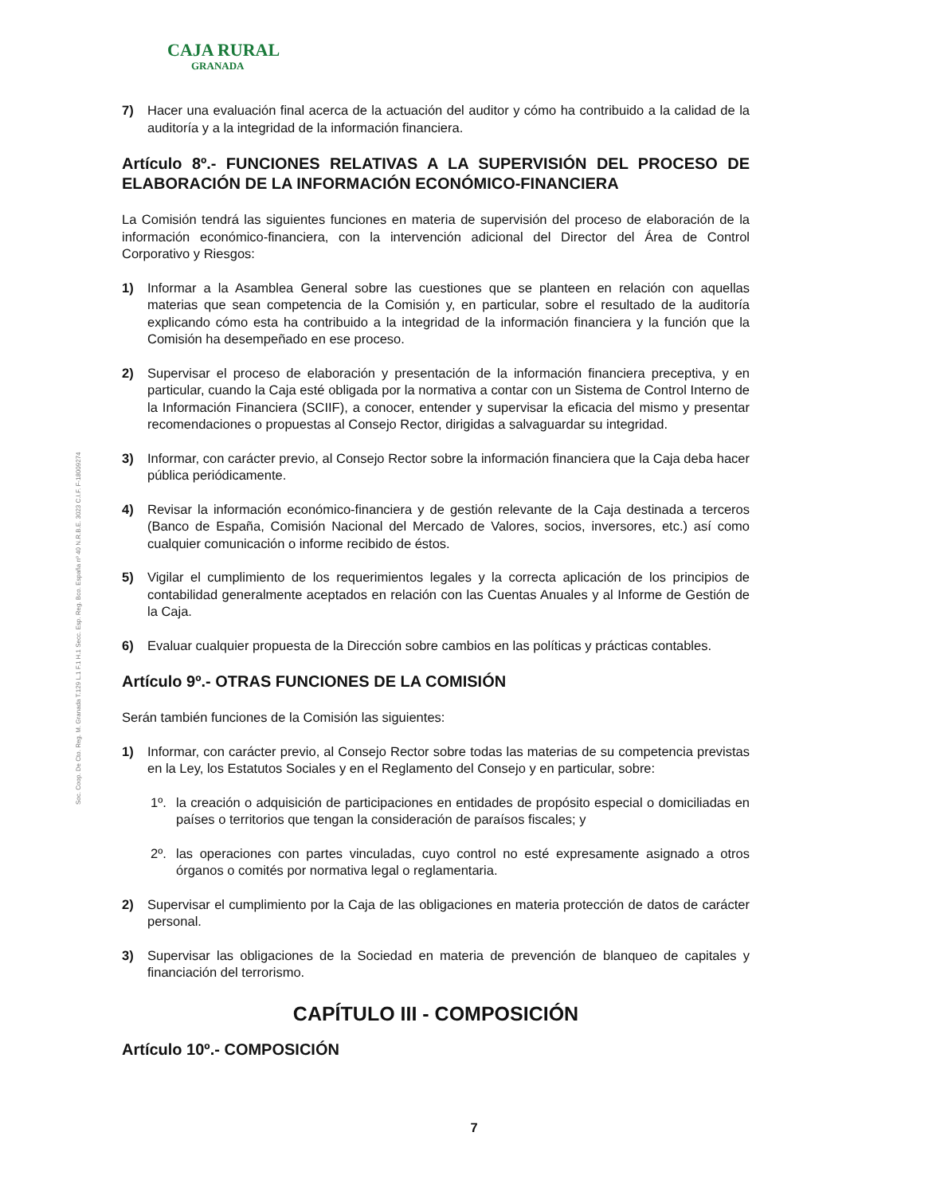CAJA RURAL
GRANADA
Soc. Coop. De Cto. Reg. M. Granada T.129 L.1 F.1 H.1 Secc. Esp. Reg. Bco. España nº 40 N.R.B.E. 3023 C.I.F. F-18009274
7) Hacer una evaluación final acerca de la actuación del auditor y cómo ha contribuido a la calidad de la auditoría y a la integridad de la información financiera.
Artículo 8º.- FUNCIONES RELATIVAS A LA SUPERVISIÓN DEL PROCESO DE ELABORACIÓN DE LA INFORMACIÓN ECONÓMICO-FINANCIERA
La Comisión tendrá las siguientes funciones en materia de supervisión del proceso de elaboración de la información económico-financiera, con la intervención adicional del Director del Área de Control Corporativo y Riesgos:
1) Informar a la Asamblea General sobre las cuestiones que se planteen en relación con aquellas materias que sean competencia de la Comisión y, en particular, sobre el resultado de la auditoría explicando cómo esta ha contribuido a la integridad de la información financiera y la función que la Comisión ha desempeñado en ese proceso.
2) Supervisar el proceso de elaboración y presentación de la información financiera preceptiva, y en particular, cuando la Caja esté obligada por la normativa a contar con un Sistema de Control Interno de la Información Financiera (SCIIF), a conocer, entender y supervisar la eficacia del mismo y presentar recomendaciones o propuestas al Consejo Rector, dirigidas a salvaguardar su integridad.
3) Informar, con carácter previo, al Consejo Rector sobre la información financiera que la Caja deba hacer pública periódicamente.
4) Revisar la información económico-financiera y de gestión relevante de la Caja destinada a terceros (Banco de España, Comisión Nacional del Mercado de Valores, socios, inversores, etc.) así como cualquier comunicación o informe recibido de éstos.
5) Vigilar el cumplimiento de los requerimientos legales y la correcta aplicación de los principios de contabilidad generalmente aceptados en relación con las Cuentas Anuales y al Informe de Gestión de la Caja.
6) Evaluar cualquier propuesta de la Dirección sobre cambios en las políticas y prácticas contables.
Artículo 9º.- OTRAS FUNCIONES DE LA COMISIÓN
Serán también funciones de la Comisión las siguientes:
1) Informar, con carácter previo, al Consejo Rector sobre todas las materias de su competencia previstas en la Ley, los Estatutos Sociales y en el Reglamento del Consejo y en particular, sobre:
1º. la creación o adquisición de participaciones en entidades de propósito especial o domiciliadas en países o territorios que tengan la consideración de paraísos fiscales; y
2º. las operaciones con partes vinculadas, cuyo control no esté expresamente asignado a otros órganos o comités por normativa legal o reglamentaria.
2) Supervisar el cumplimiento por la Caja de las obligaciones en materia protección de datos de carácter personal.
3) Supervisar las obligaciones de la Sociedad en materia de prevención de blanqueo de capitales y financiación del terrorismo.
CAPÍTULO III - COMPOSICIÓN
Artículo 10º.- COMPOSICIÓN
7